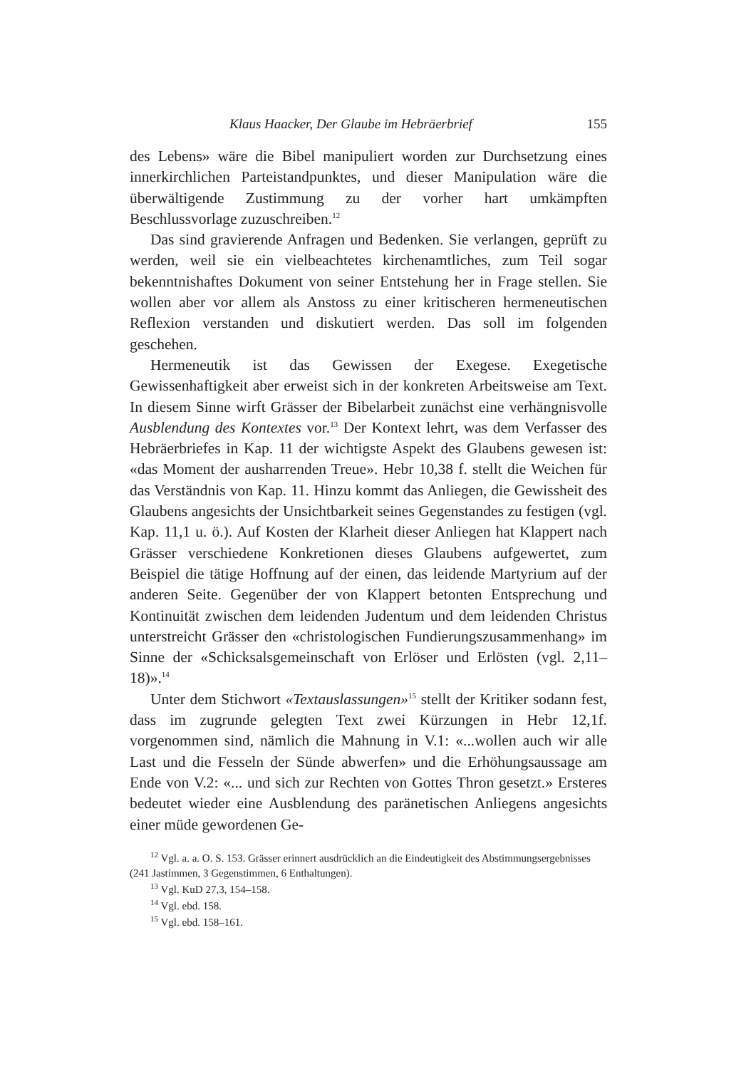Klaus Haacker, Der Glaube im Hebräerbrief 155
des Lebens» wäre die Bibel manipuliert worden zur Durchsetzung eines innerkirchlichen Parteistandpunktes, und dieser Manipulation wäre die überwältigende Zustimmung zu der vorher hart umkämpften Beschlussvorlage zuzuschreiben.<sup>12</sup>
Das sind gravierende Anfragen und Bedenken. Sie verlangen, geprüft zu werden, weil sie ein vielbeachtetes kirchenamtliches, zum Teil sogar bekenntnishaftes Dokument von seiner Entstehung her in Frage stellen. Sie wollen aber vor allem als Anstoss zu einer kritischeren hermeneutischen Reflexion verstanden und diskutiert werden. Das soll im folgenden geschehen.
Hermeneutik ist das Gewissen der Exegese. Exegetische Gewissenhaftigkeit aber erweist sich in der konkreten Arbeitsweise am Text. In diesem Sinne wirft Grässer der Bibelarbeit zunächst eine verhängnisvolle Ausblendung des Kontextes vor.<sup>13</sup> Der Kontext lehrt, was dem Verfasser des Hebräerbriefes in Kap. 11 der wichtigste Aspekt des Glaubens gewesen ist: «das Moment der ausharrenden Treue». Hebr 10,38 f. stellt die Weichen für das Verständnis von Kap. 11. Hinzu kommt das Anliegen, die Gewissheit des Glaubens angesichts der Unsichtbarkeit seines Gegenstandes zu festigen (vgl. Kap. 11,1 u. ö.). Auf Kosten der Klarheit dieser Anliegen hat Klappert nach Grässer verschiedene Konkretionen dieses Glaubens aufgewertet, zum Beispiel die tätige Hoffnung auf der einen, das leidende Martyrium auf der anderen Seite. Gegenüber der von Klappert betonten Entsprechung und Kontinuität zwischen dem leidenden Judentum und dem leidenden Christus unterstreicht Grässer den «christologischen Fundierungszusammenhang» im Sinne der «Schicksalsgemeinschaft von Erlöser und Erlösten (vgl. 2,11–18)».<sup>14</sup>
Unter dem Stichwort «Textauslassungen»<sup>15</sup> stellt der Kritiker sodann fest, dass im zugrunde gelegten Text zwei Kürzungen in Hebr 12,1f. vorgenommen sind, nämlich die Mahnung in V.1: «...wollen auch wir alle Last und die Fesseln der Sünde abwerfen» und die Erhöhungsaussage am Ende von V.2: «... und sich zur Rechten von Gottes Thron gesetzt.» Ersteres bedeutet wieder eine Ausblendung des paränetischen Anliegens angesichts einer müde gewordenen Ge-
<sup>12</sup> Vgl. a. a. O. S. 153. Grässer erinnert ausdrücklich an die Eindeutigkeit des Abstimmungsergebnisses (241 Jastimmen, 3 Gegenstimmen, 6 Enthaltungen).
<sup>13</sup> Vgl. KuD 27,3, 154–158.
<sup>14</sup> Vgl. ebd. 158.
<sup>15</sup> Vgl. ebd. 158–161.